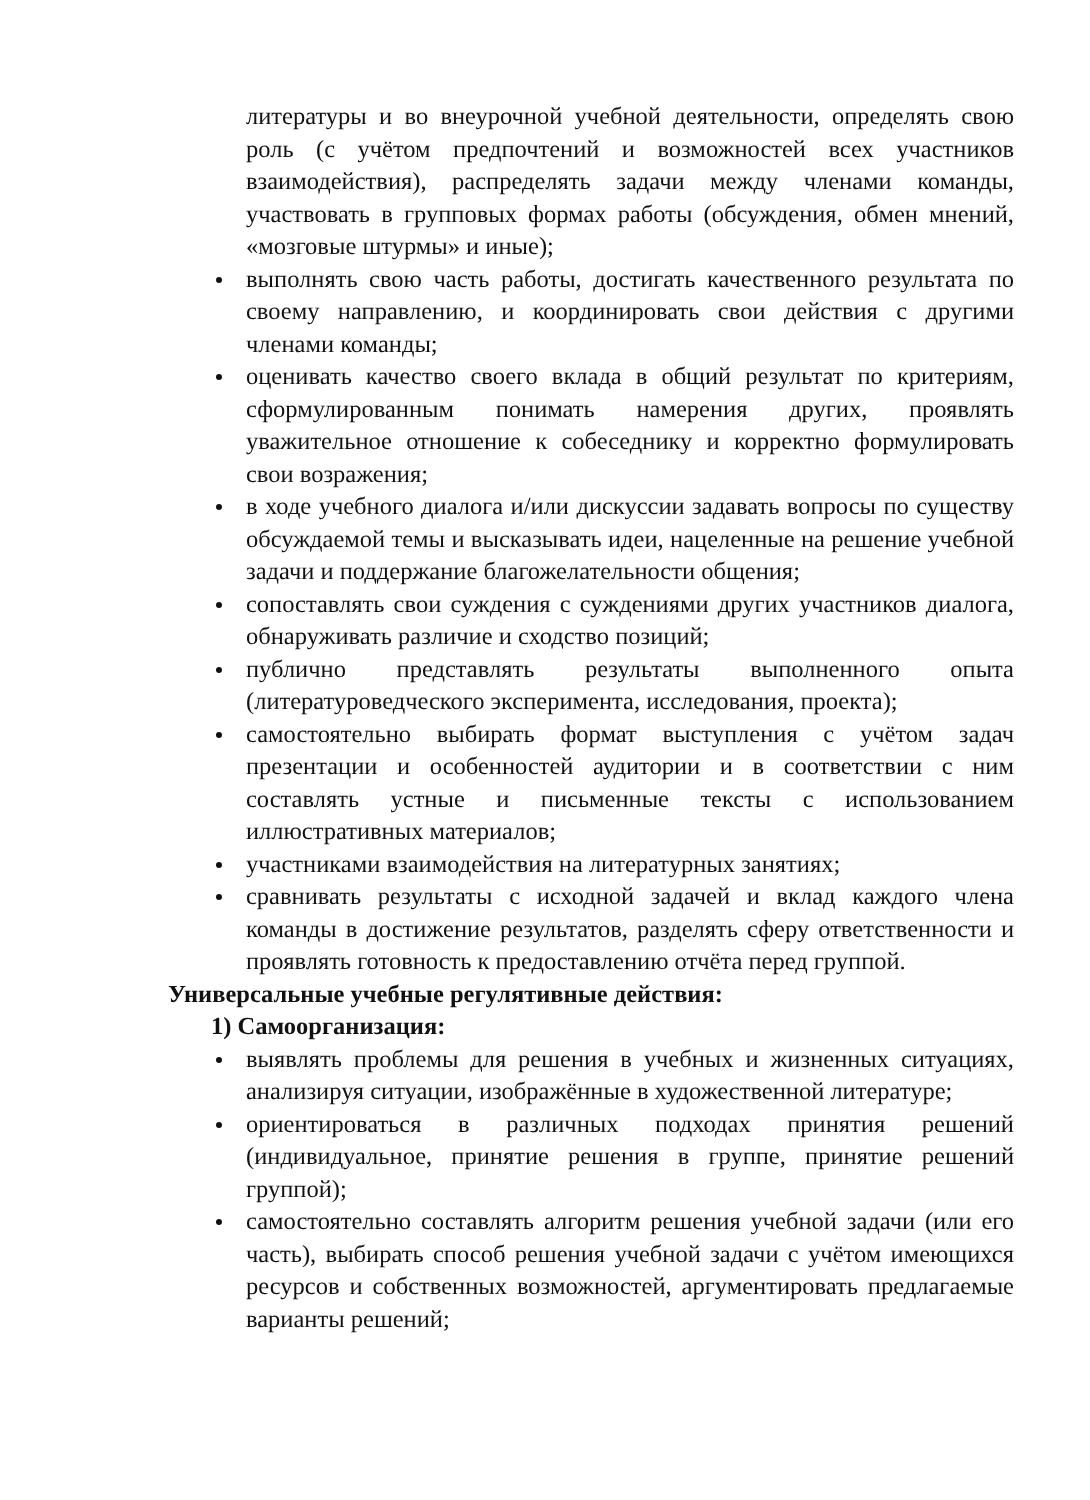литературы и во внеурочной учебной деятельности, определять свою роль (с учётом предпочтений и возможностей всех участников взаимодействия), распределять задачи между членами команды, участвовать в групповых формах работы (обсуждения, обмен мнений, «мозговые штурмы» и иные);
выполнять свою часть работы, достигать качественного результата по своему направлению, и координировать свои действия с другими членами команды;
оценивать качество своего вклада в общий результат по критериям, сформулированным понимать намерения других, проявлять уважительное отношение к собеседнику и корректно формулировать свои возражения;
в ходе учебного диалога и/или дискуссии задавать вопросы по существу обсуждаемой темы и высказывать идеи, нацеленные на решение учебной задачи и поддержание благожелательности общения;
сопоставлять свои суждения с суждениями других участников диалога, обнаруживать различие и сходство позиций;
публично представлять результаты выполненного опыта (литературоведческого эксперимента, исследования, проекта);
самостоятельно выбирать формат выступления с учётом задач презентации и особенностей аудитории и в соответствии с ним составлять устные и письменные тексты с использованием иллюстративных материалов;
участниками взаимодействия на литературных занятиях;
сравнивать результаты с исходной задачей и вклад каждого члена команды в достижение результатов, разделять сферу ответственности и проявлять готовность к предоставлению отчёта перед группой.
Универсальные учебные регулятивные действия:
1) Самоорганизация:
выявлять проблемы для решения в учебных и жизненных ситуациях, анализируя ситуации, изображённые в художественной литературе;
ориентироваться в различных подходах принятия решений (индивидуальное, принятие решения в группе, принятие решений группой);
самостоятельно составлять алгоритм решения учебной задачи (или его часть), выбирать способ решения учебной задачи с учётом имеющихся ресурсов и собственных возможностей, аргументировать предлагаемые варианты решений;